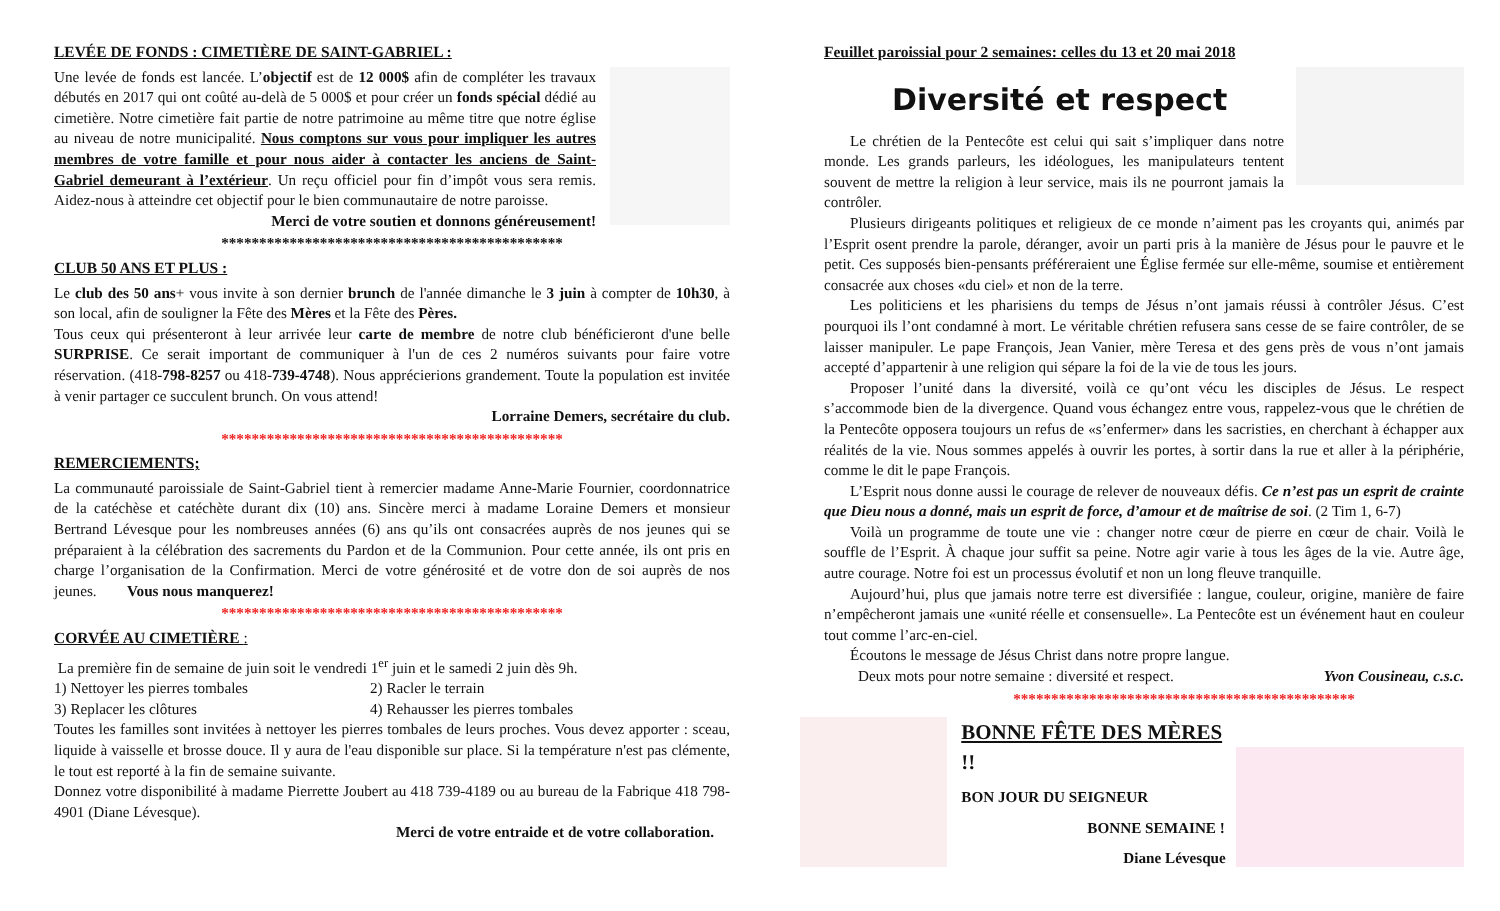LEVÉE DE FONDS : CIMETIÈRE DE SAINT-GABRIEL :
Une levée de fonds est lancée. L’objectif est de 12 000$ afin de compléter les travaux débutés en 2017 qui ont coûté au-delà de 5 000$ et pour créer un fonds spécial dédié au cimetière. Notre cimetière fait partie de notre patrimoine au même titre que notre église au niveau de notre municipalité. Nous comptons sur vous pour impliquer les autres membres de votre famille et pour nous aider à contacter les anciens de Saint-Gabriel demeurant à l’extérieur. Un reçu officiel pour fin d’impôt vous sera remis. Aidez-nous à atteindre cet objectif pour le bien communautaire de notre paroisse.
Merci de votre soutien et donnons généreusement!
*********************************************
CLUB 50 ANS ET PLUS :
Le club des 50 ans+ vous invite à son dernier brunch de l'année dimanche le 3 juin à compter de 10h30, à son local, afin de souligner la Fête des Mères et la Fête des Pères.
Tous ceux qui présenteront à leur arrivée leur carte de membre de notre club bénéficieront d'une belle SURPRISE. Ce serait important de communiquer à l'un de ces 2 numéros suivants pour faire votre réservation. (418-798-8257 ou 418-739-4748). Nous apprécierions grandement. Toute la population est invitée à venir partager ce succulent brunch. On vous attend!
Lorraine Demers, secrétaire du club.
*********************************************
REMERCIEMENTS;
La communauté paroissiale de Saint-Gabriel tient à remercier madame Anne-Marie Fournier, coordonnatrice de la catéchèse et catéchète durant dix (10) ans. Sincère merci à madame Loraine Demers et monsieur Bertrand Lévesque pour les nombreuses années (6) ans qu’ils ont consacrées auprès de nos jeunes qui se préparaient à la célébration des sacrements du Pardon et de la Communion. Pour cette année, ils ont pris en charge l’organisation de la Confirmation. Merci de votre générosité et de votre don de soi auprès de nos jeunes. Vous nous manquerez!
*********************************************
CORVÉE AU CIMETIÈRE :
La première fin de semaine de juin soit le vendredi 1<sup>er</sup> juin et le samedi 2 juin dès 9h.
1) Nettoyer les pierres tombales 2) Racler le terrain
3) Replacer les clôtures 4) Rehausser les pierres tombales
Toutes les familles sont invitées à nettoyer les pierres tombales de leurs proches. Vous devez apporter : sceau, liquide à vaisselle et brosse douce. Il y aura de l'eau disponible sur place. Si la température n'est pas clémente, le tout est reporté à la fin de semaine suivante.
Donnez votre disponibilité à madame Pierrette Joubert au 418 739-4189 ou au bureau de la Fabrique 418 798-4901 (Diane Lévesque).
Merci de votre entraide et de votre collaboration.
Feuillet paroissial pour 2 semaines: celles du 13 et 20 mai 2018
Diversité et respect
Le chrétien de la Pentecôte est celui qui sait s’impliquer dans notre monde. Les grands parleurs, les idéologues, les manipulateurs tentent souvent de mettre la religion à leur service, mais ils ne pourront jamais la contrôler.
Plusieurs dirigeants politiques et religieux de ce monde n’aiment pas les croyants qui, animés par l’Esprit osent prendre la parole, déranger, avoir un parti pris à la manière de Jésus pour le pauvre et le petit. Ces supposés bien-pensants préféreraient une Église fermée sur elle-même, soumise et entièrement consacrée aux choses «du ciel» et non de la terre.
Les politiciens et les pharisiens du temps de Jésus n’ont jamais réussi à contrôler Jésus. C’est pourquoi ils l’ont condamné à mort. Le véritable chrétien refusera sans cesse de se faire contrôler, de se laisser manipuler. Le pape François, Jean Vanier, mère Teresa et des gens près de vous n’ont jamais accepté d’appartenir à une religion qui sépare la foi de la vie de tous les jours.
Proposer l’unité dans la diversité, voilà ce qu’ont vécu les disciples de Jésus. Le respect s’accommode bien de la divergence. Quand vous échangez entre vous, rappelez-vous que le chrétien de la Pentecôte opposera toujours un refus de «s’enfermer» dans les sacristies, en cherchant à échapper aux réalités de la vie. Nous sommes appelés à ouvrir les portes, à sortir dans la rue et aller à la périphérie, comme le dit le pape François.
L’Esprit nous donne aussi le courage de relever de nouveaux défis. Ce n’est pas un esprit de crainte que Dieu nous a donné, mais un esprit de force, d’amour et de maîtrise de soi. (2 Tim 1, 6-7)
Voilà un programme de toute une vie : changer notre cœur de pierre en cœur de chair. Voilà le souffle de l’Esprit. À chaque jour suffit sa peine. Notre agir varie à tous les âges de la vie. Autre âge, autre courage. Notre foi est un processus évolutif et non un long fleuve tranquille.
Aujourd’hui, plus que jamais notre terre est diversifiée : langue, couleur, origine, manière de faire n’empêcheront jamais une «unité réelle et consensuelle». La Pentecôte est un événement haut en couleur tout comme l’arc-en-ciel.
Écoutons le message de Jésus Christ dans notre propre langue.
Deux mots pour notre semaine : diversité et respect. Yvon Cousineau, c.s.c.
*********************************************
BONNE FÊTE DES MÈRES !!
BON JOUR DU SEIGNEUR
BONNE SEMAINE !
Diane Lévesque